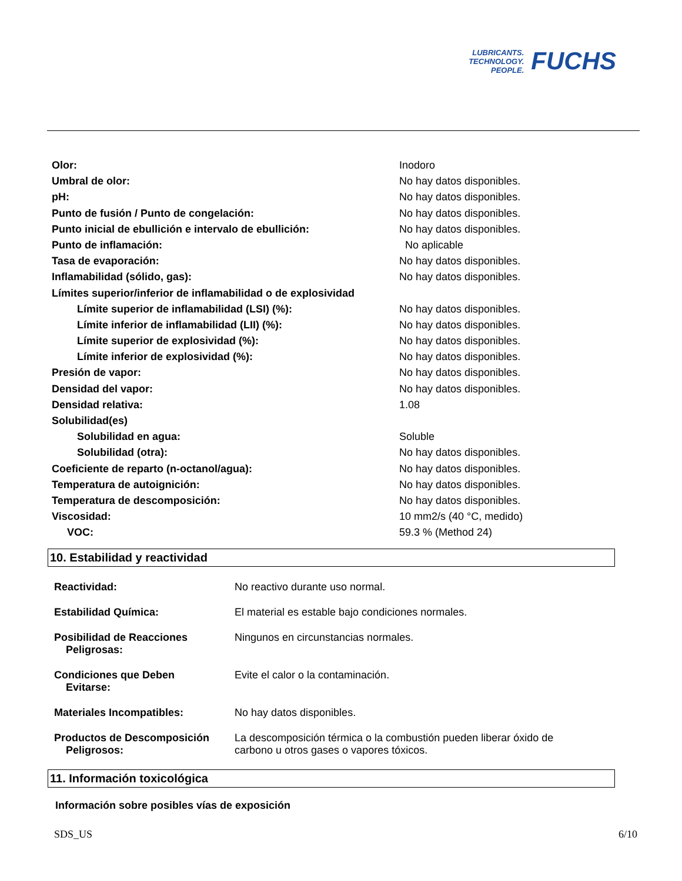LUBRICANTS.
TECHNOLOGY.
PEOPLE.
FUCHS
| Olor: | Inodoro |
| Umbral de olor: | No hay datos disponibles. |
| pH: | No hay datos disponibles. |
| Punto de fusión / Punto de congelación: | No hay datos disponibles. |
| Punto inicial de ebullición e intervalo de ebullición: | No hay datos disponibles. |
| Punto de inflamación: | No aplicable |
| Tasa de evaporación: | No hay datos disponibles. |
| Inflamabilidad (sólido, gas): | No hay datos disponibles. |
| Límites superior/inferior de inflamabilidad o de explosividad | |
| Límite superior de inflamabilidad (LSI) (%): | No hay datos disponibles. |
| Límite inferior de inflamabilidad (LII) (%): | No hay datos disponibles. |
| Límite superior de explosividad (%): | No hay datos disponibles. |
| Límite inferior de explosividad (%): | No hay datos disponibles. |
| Presión de vapor: | No hay datos disponibles. |
| Densidad del vapor: | No hay datos disponibles. |
| Densidad relativa: | 1.08 |
| Solubilidad(es) | |
| Solubilidad en agua: | Soluble |
| Solubilidad (otra): | No hay datos disponibles. |
| Coeficiente de reparto (n-octanol/agua): | No hay datos disponibles. |
| Temperatura de autoignición: | No hay datos disponibles. |
| Temperatura de descomposición: | No hay datos disponibles. |
| Viscosidad: | 10 mm2/s (40 °C, medido) |
| VOC: | 59.3 % (Method 24) |
10. Estabilidad y reactividad
| Reactividad: | No reactivo durante uso normal. |
| Estabilidad Química: | El material es estable bajo condiciones normales. |
| Posibilidad de Reacciones Peligrosas: | Ningunos en circunstancias normales. |
| Condiciones que Deben Evitarse: | Evite el calor o la contaminación. |
| Materiales Incompatibles: | No hay datos disponibles. |
| Productos de Descomposición Peligrosos: | La descomposición térmica o la combustión pueden liberar óxido de carbono u otros gases o vapores tóxicos. |
11. Información toxicológica
Información sobre posibles vías de exposición
SDS_US 6/10